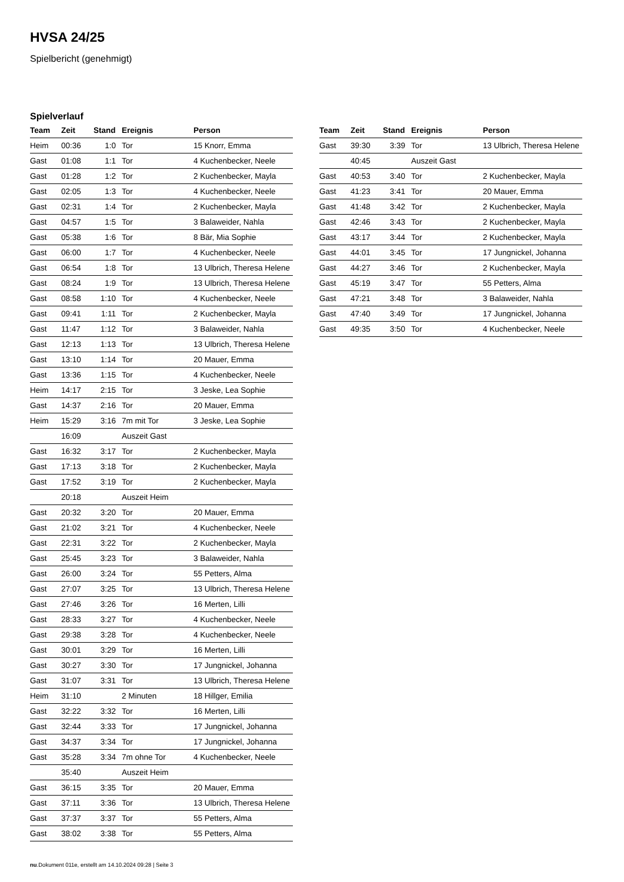HVSA 24/25
Spielbericht (genehmigt)
Spielverlauf
| Team | Zeit | Stand | Ereignis | Person |
| --- | --- | --- | --- | --- |
| Heim | 00:36 | 1:0 | Tor | 15 Knorr, Emma |
| Gast | 01:08 | 1:1 | Tor | 4 Kuchenbecker, Neele |
| Gast | 01:28 | 1:2 | Tor | 2 Kuchenbecker, Mayla |
| Gast | 02:05 | 1:3 | Tor | 4 Kuchenbecker, Neele |
| Gast | 02:31 | 1:4 | Tor | 2 Kuchenbecker, Mayla |
| Gast | 04:57 | 1:5 | Tor | 3 Balaweider, Nahla |
| Gast | 05:38 | 1:6 | Tor | 8 Bär, Mia Sophie |
| Gast | 06:00 | 1:7 | Tor | 4 Kuchenbecker, Neele |
| Gast | 06:54 | 1:8 | Tor | 13 Ulbrich, Theresa Helene |
| Gast | 08:24 | 1:9 | Tor | 13 Ulbrich, Theresa Helene |
| Gast | 08:58 | 1:10 | Tor | 4 Kuchenbecker, Neele |
| Gast | 09:41 | 1:11 | Tor | 2 Kuchenbecker, Mayla |
| Gast | 11:47 | 1:12 | Tor | 3 Balaweider, Nahla |
| Gast | 12:13 | 1:13 | Tor | 13 Ulbrich, Theresa Helene |
| Gast | 13:10 | 1:14 | Tor | 20 Mauer, Emma |
| Gast | 13:36 | 1:15 | Tor | 4 Kuchenbecker, Neele |
| Heim | 14:17 | 2:15 | Tor | 3 Jeske, Lea Sophie |
| Gast | 14:37 | 2:16 | Tor | 20 Mauer, Emma |
| Heim | 15:29 | 3:16 | 7m mit Tor | 3 Jeske, Lea Sophie |
| | 16:09 | | Auszeit Gast | |
| Gast | 16:32 | 3:17 | Tor | 2 Kuchenbecker, Mayla |
| Gast | 17:13 | 3:18 | Tor | 2 Kuchenbecker, Mayla |
| Gast | 17:52 | 3:19 | Tor | 2 Kuchenbecker, Mayla |
| | 20:18 | | Auszeit Heim | |
| Gast | 20:32 | 3:20 | Tor | 20 Mauer, Emma |
| Gast | 21:02 | 3:21 | Tor | 4 Kuchenbecker, Neele |
| Gast | 22:31 | 3:22 | Tor | 2 Kuchenbecker, Mayla |
| Gast | 25:45 | 3:23 | Tor | 3 Balaweider, Nahla |
| Gast | 26:00 | 3:24 | Tor | 55 Petters, Alma |
| Gast | 27:07 | 3:25 | Tor | 13 Ulbrich, Theresa Helene |
| Gast | 27:46 | 3:26 | Tor | 16 Merten, Lilli |
| Gast | 28:33 | 3:27 | Tor | 4 Kuchenbecker, Neele |
| Gast | 29:38 | 3:28 | Tor | 4 Kuchenbecker, Neele |
| Gast | 30:01 | 3:29 | Tor | 16 Merten, Lilli |
| Gast | 30:27 | 3:30 | Tor | 17 Jungnickel, Johanna |
| Gast | 31:07 | 3:31 | Tor | 13 Ulbrich, Theresa Helene |
| Heim | 31:10 | | 2 Minuten | 18 Hillger, Emilia |
| Gast | 32:22 | 3:32 | Tor | 16 Merten, Lilli |
| Gast | 32:44 | 3:33 | Tor | 17 Jungnickel, Johanna |
| Gast | 34:37 | 3:34 | Tor | 17 Jungnickel, Johanna |
| Gast | 35:28 | 3:34 | 7m ohne Tor | 4 Kuchenbecker, Neele |
| | 35:40 | | Auszeit Heim | |
| Gast | 36:15 | 3:35 | Tor | 20 Mauer, Emma |
| Gast | 37:11 | 3:36 | Tor | 13 Ulbrich, Theresa Helene |
| Gast | 37:37 | 3:37 | Tor | 55 Petters, Alma |
| Gast | 38:02 | 3:38 | Tor | 55 Petters, Alma |
| Team | Zeit | Stand | Ereignis | Person |
| --- | --- | --- | --- | --- |
| Gast | 39:30 | 3:39 | Tor | 13 Ulbrich, Theresa Helene |
| | 40:45 | | Auszeit Gast | |
| Gast | 40:53 | 3:40 | Tor | 2 Kuchenbecker, Mayla |
| Gast | 41:23 | 3:41 | Tor | 20 Mauer, Emma |
| Gast | 41:48 | 3:42 | Tor | 2 Kuchenbecker, Mayla |
| Gast | 42:46 | 3:43 | Tor | 2 Kuchenbecker, Mayla |
| Gast | 43:17 | 3:44 | Tor | 2 Kuchenbecker, Mayla |
| Gast | 44:01 | 3:45 | Tor | 17 Jungnickel, Johanna |
| Gast | 44:27 | 3:46 | Tor | 2 Kuchenbecker, Mayla |
| Gast | 45:19 | 3:47 | Tor | 55 Petters, Alma |
| Gast | 47:21 | 3:48 | Tor | 3 Balaweider, Nahla |
| Gast | 47:40 | 3:49 | Tor | 17 Jungnickel, Johanna |
| Gast | 49:35 | 3:50 | Tor | 4 Kuchenbecker, Neele |
nu.Dokument 011e, erstellt am 14.10.2024 09:28 | Seite 3